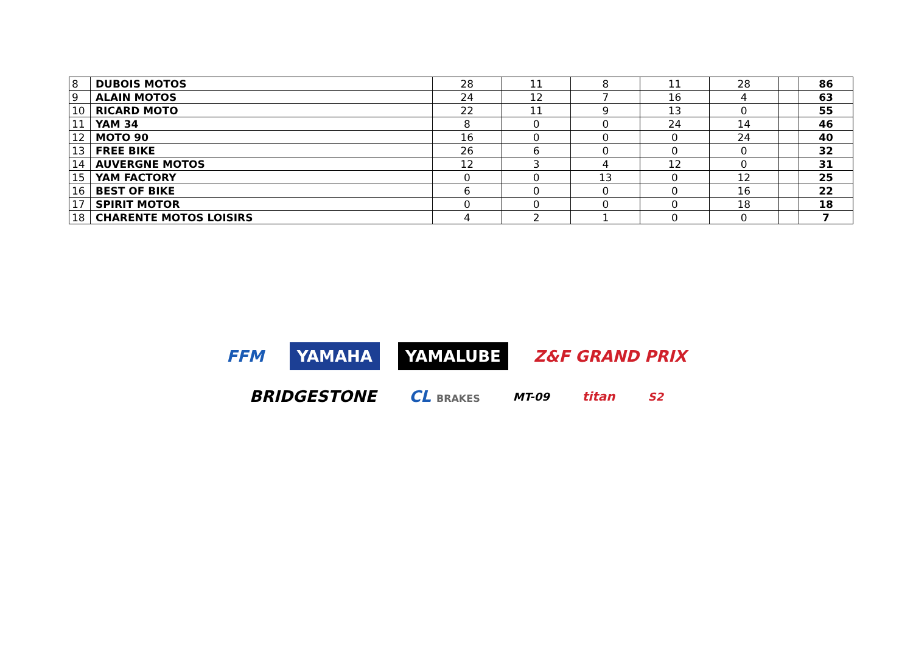| 8 | DUBOIS MOTOS | 28 | 11 | 8 | 11 | 28 | | 86 |
| 9 | ALAIN MOTOS | 24 | 12 | 7 | 16 | 4 | | 63 |
| 10 | RICARD MOTO | 22 | 11 | 9 | 13 | 0 | | 55 |
| 11 | YAM 34 | 8 | 0 | 0 | 24 | 14 | | 46 |
| 12 | MOTO 90 | 16 | 0 | 0 | 0 | 24 | | 40 |
| 13 | FREE BIKE | 26 | 6 | 0 | 0 | 0 | | 32 |
| 14 | AUVERGNE MOTOS | 12 | 3 | 4 | 12 | 0 | | 31 |
| 15 | YAM FACTORY | 0 | 0 | 13 | 0 | 12 | | 25 |
| 16 | BEST OF BIKE | 6 | 0 | 0 | 0 | 16 | | 22 |
| 17 | SPIRIT MOTOR | 0 | 0 | 0 | 0 | 18 | | 18 |
| 18 | CHARENTE MOTOS LOISIRS | 4 | 2 | 1 | 0 | 0 | | 7 |
FFM YAMAHA YAMALUBE Z&F GRAND PRIX
BRIDGESTONE CL BRAKES MT-09 titan S2